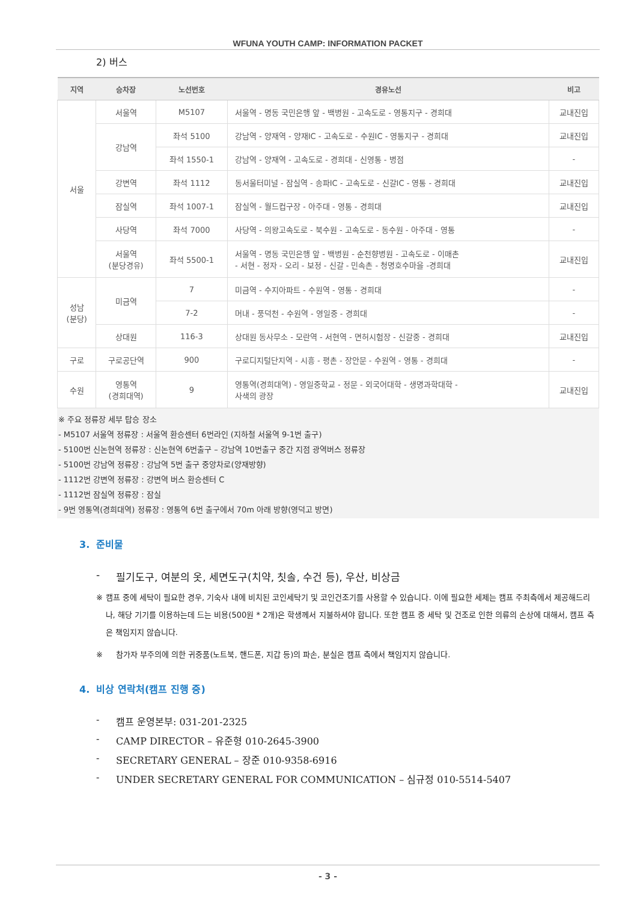WFUNA YOUTH CAMP: INFORMATION PACKET
2) 버스
| 지역 | 승차장 | 노선번호 | 경유노선 | 비고 |
| --- | --- | --- | --- | --- |
| 서울 | 서울역 | M5107 | 서울역 - 명동 국민은행 앞 - 백병원 - 고속도로 - 영통지구 - 경희대 | 교내진입 |
| | 강남역 | 좌석 5100 | 강남역 - 양재역 - 양재IC - 고속도로 - 수원IC - 영통지구 - 경희대 | 교내진입 |
| | | 좌석 1550-1 | 강남역 - 양재역 - 고속도로 - 경희대 - 신영통 - 병점 | - |
| | 강변역 | 좌석 1112 | 동서울터미널 - 잠실역 - 송파IC - 고속도로 - 신갈IC - 영통 - 경희대 | 교내진입 |
| | 잠실역 | 좌석 1007-1 | 잠실역 - 월드컵구장 - 아주대 - 영통 - 경희대 | 교내진입 |
| | 사당역 | 좌석 7000 | 사당역 - 의왕고속도로 - 북수원 - 고속도로 - 동수원 - 아주대 - 영통 | - |
| | 서울역 (분당경유) | 좌석 5500-1 | 서울역 - 명동 국민은행 앞 - 백병원 - 순천향병원 - 고속도로 - 이매촌 - 서현 - 정자 - 오리 - 보정 - 신갈 - 민속촌 - 청명호수마을 -경희대 | 교내진입 |
| 성남 (분당) | 미금역 | 7 | 미금역 - 수지아파트 - 수원역 - 영통 - 경희대 | - |
| | | 7-2 | 머내 - 풍덕천 - 수원역 - 영일중 - 경희대 | - |
| | 상대원 | 116-3 | 상대원 동사무소 - 모란역 - 서현역 - 면허시험장 - 신갈중 - 경희대 | 교내진입 |
| 구로 | 구로공단역 | 900 | 구로디지털단지역 - 시흥 - 평촌 - 장안문 - 수원역 - 영통 - 경희대 | - |
| 수원 | 영통역 (경희대역) | 9 | 영통역(경희대역) - 영일중학교 - 정문 - 외국어대학 - 생명과학대학 - 사색의 광장 | 교내진입 |
※ 주요 정류장 세부 탑승 장소
- M5107 서울역 정류장 : 서울역 환승센터 6번라인 (지하철 서울역 9-1번 출구)
- 5100번 신논현역 정류장 : 신논현역 6번출구 – 강남역 10번출구 중간 지점 광역버스 정류장
- 5100번 강남역 정류장 : 강남역 5번 출구 중앙차로(양재방향)
- 1112번 강변역 정류장 : 강변역 버스 환승센터 C
- 1112번 잠실역 정류장 : 잠실
- 9번 영통역(경희대역) 정류장 : 영통역 6번 출구에서 70m 아래 방향(영덕고 방면)
3. 준비물
- 필기도구, 여분의 옷, 세면도구(치약, 칫솔, 수건 등), 우산, 비상금
※ 캠프 중에 세탁이 필요한 경우, 기숙사 내에 비치된 코인세탁기 및 코인건조기를 사용할 수 있습니다. 이에 필요한 세제는 캠프 주최측에서 제공해드리나, 해당 기기를 이용하는데 드는 비용(500원 * 2개)은 학생께서 지불하셔야 합니다. 또한 캠프 중 세탁 및 건조로 인한 의류의 손상에 대해서, 캠프 측은 책임지지 않습니다.
※ 참가자 부주의에 의한 귀중품(노트북, 핸드폰, 지갑 등)의 파손, 분실은 캠프 측에서 책임지지 않습니다.
4. 비상 연락처(캠프 진행 중)
- 캠프 운영본부: 031-201-2325
- CAMP DIRECTOR – 유준형 010-2645-3900
- SECRETARY GENERAL – 장준 010-9358-6916
- UNDER SECRETARY GENERAL FOR COMMUNICATION – 심규정 010-5514-5407
- 3 -